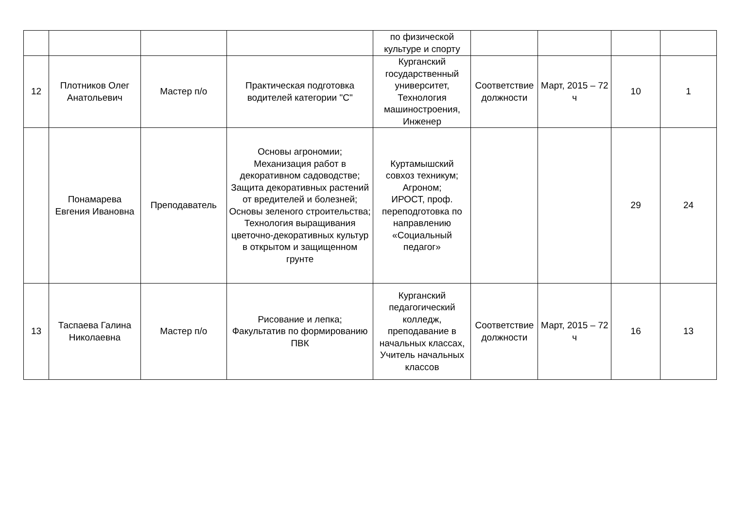| | | | | по физической культуре и спорту | | | | |
| 12 | Плотников Олег Анатольевич | Мастер п/о | Практическая подготовка водителей категории "С" | Курганский государственный университет, Технология машиностроения, Инженер | Соответствие должности | Март, 2015 – 72 ч | 10 | 1 |
| | Понамарева Евгения Ивановна | Преподаватель | Основы агрономии; Механизация работ в декоративном садоводстве; Защита декоративных растений от вредителей и болезней; Основы зеленого строительства; Технология выращивания цветочно-декоративных культур в открытом и защищенном грунте | Куртамышский совхоз техникум; Агроном; ИРОСТ, проф. переподготовка по направлению «Социальный педагог» | | | 29 | 24 |
| 13 | Таспаева Галина Николаевна | Мастер п/о | Рисование и лепка; Факультатив по формированию ПВК | Курганский педагогический колледж, преподавание в начальных классах, Учитель начальных классов | Соответствие должности | Март, 2015 – 72 ч | 16 | 13 |